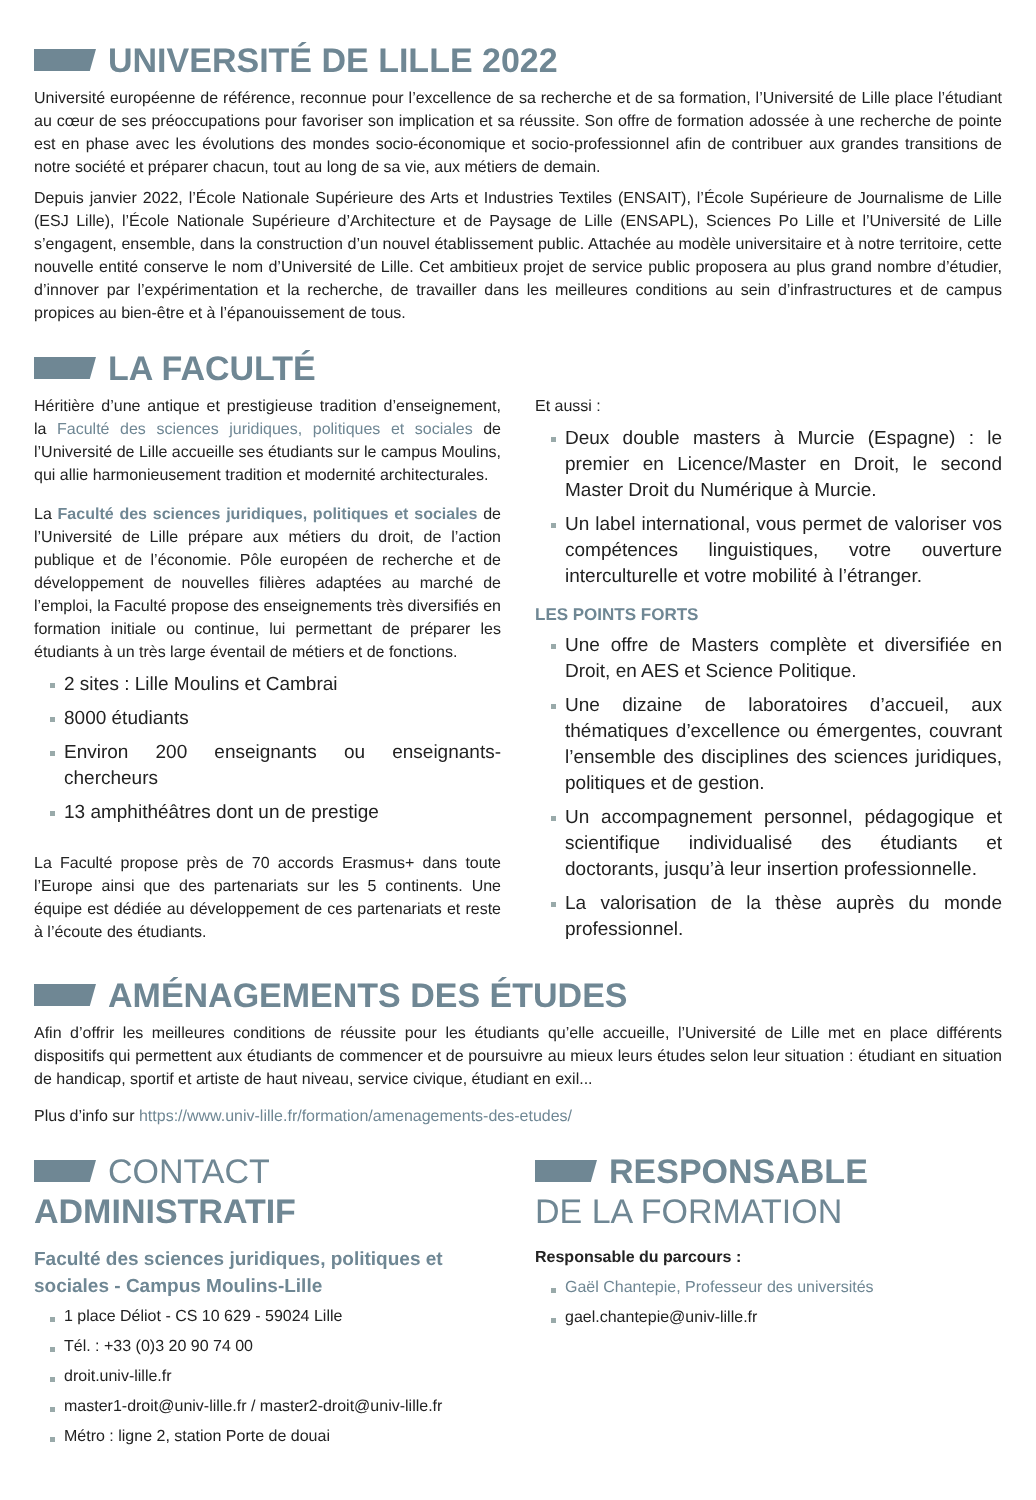UNIVERSITÉ DE LILLE 2022
Université européenne de référence, reconnue pour l’excellence de sa recherche et de sa formation, l’Université de Lille place l’étudiant au cœur de ses préoccupations pour favoriser son implication et sa réussite. Son offre de formation adossée à une recherche de pointe est en phase avec les évolutions des mondes socio-économique et socio-professionnel afin de contribuer aux grandes transitions de notre société et préparer chacun, tout au long de sa vie, aux métiers de demain.
Depuis janvier 2022, l’École Nationale Supérieure des Arts et Industries Textiles (ENSAIT), l’École Supérieure de Journalisme de Lille (ESJ Lille), l’École Nationale Supérieure d’Architecture et de Paysage de Lille (ENSAPL), Sciences Po Lille et l’Université de Lille s’engagent, ensemble, dans la construction d’un nouvel établissement public. Attachée au modèle universitaire et à notre territoire, cette nouvelle entité conserve le nom d’Université de Lille. Cet ambitieux projet de service public proposera au plus grand nombre d’étudier, d’innover par l’expérimentation et la recherche, de travailler dans les meilleures conditions au sein d’infrastructures et de campus propices au bien-être et à l’épanouissement de tous.
LA FACULTÉ
Héritière d’une antique et prestigieuse tradition d’enseignement, la Faculté des sciences juridiques, politiques et sociales de l’Université de Lille accueille ses étudiants sur le campus Moulins, qui allie harmonieusement tradition et modernité architecturales.
La Faculté des sciences juridiques, politiques et sociales de l’Université de Lille prépare aux métiers du droit, de l’action publique et de l’économie. Pôle européen de recherche et de développement de nouvelles filières adaptées au marché de l’emploi, la Faculté propose des enseignements très diversifiés en formation initiale ou continue, lui permettant de préparer les étudiants à un très large éventail de métiers et de fonctions.
2 sites : Lille Moulins et Cambrai
8000 étudiants
Environ 200 enseignants ou enseignants-chercheurs
13 amphithéâtres dont un de prestige
La Faculté propose près de 70 accords Erasmus+ dans toute l’Europe ainsi que des partenariats sur les 5 continents. Une équipe est dédiée au développement de ces partenariats et reste à l’écoute des étudiants.
Et aussi :
Deux double masters à Murcie (Espagne) : le premier en Licence/Master en Droit, le second Master Droit du Numérique à Murcie.
Un label international, vous permet de valoriser vos compétences linguistiques, votre ouverture interculturelle et votre mobilité à l’étranger.
LES POINTS FORTS
Une offre de Masters complète et diversifiée en Droit, en AES et Science Politique.
Une dizaine de laboratoires d’accueil, aux thématiques d’excellence ou émergentes, couvrant l’ensemble des disciplines des sciences juridiques, politiques et de gestion.
Un accompagnement personnel, pédagogique et scientifique individualisé des étudiants et doctorants, jusqu’à leur insertion professionnelle.
La valorisation de la thèse auprès du monde professionnel.
AMÉNAGEMENTS DES ÉTUDES
Afin d’offrir les meilleures conditions de réussite pour les étudiants qu’elle accueille, l’Université de Lille met en place différents dispositifs qui permettent aux étudiants de commencer et de poursuivre au mieux leurs études selon leur situation : étudiant en situation de handicap, sportif et artiste de haut niveau, service civique, étudiant en exil...
Plus d’info sur https://www.univ-lille.fr/formation/amenagements-des-etudes/
CONTACT
ADMINISTRATIF
Faculté des sciences juridiques, politiques et sociales - Campus Moulins-Lille
1 place Déliot - CS 10 629 - 59024 Lille
Tél. : +33 (0)3 20 90 74 00
droit.univ-lille.fr
master1-droit@univ-lille.fr / master2-droit@univ-lille.fr
Métro : ligne 2, station Porte de douai
RESPONSABLE
DE LA FORMATION
Responsable du parcours :
Gaël Chantepie, Professeur des universités
gael.chantepie@univ-lille.fr